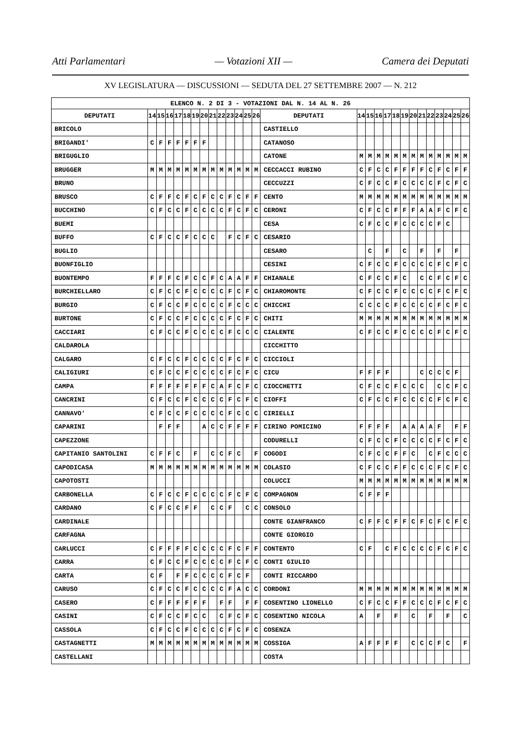Atti Parlamentari — Votazioni XII — Camera dei Deputati
XV LEGISLATURA — DISCUSSIONI — SEDUTA DEL 27 SETTEMBRE 2007 — N. 212
| ELENCO N. 2 DI 3 - VOTAZIONI DAL N. 14 AL N. 26 | | | | | | | | | | | | | | | | | | | | | | | | | | | |
| DEPUTATI | 14 | 15 | 16 | 17 | 18 | 19 | 20 | 21 | 22 | 23 | 24 | 25 | 26 | DEPUTATI | 14 | 15 | 16 | 17 | 18 | 19 | 20 | 21 | 22 | 23 | 24 | 25 | 26 |
| BRICOLO | | | | | | | | | | | | | | CASTIELLO | | | | | | | | | | | | | |
| BRIGANDI' | C | F | F | F | F | F | F | | | | | | | CATANOSO | | | | | | | | | | | | | |
| BRIGUGLIO | | | | | | | | | | | | | | CATONE | M | M | M | M | M | M | M | M | M | M | M | M | M |
| BRUGGER | M | M | M | M | M | M | M | M | M | M | M | M | M | CECCACCI RUBINO | C | F | C | C | F | F | F | F | C | F | C | F | F |
| BRUNO | | | | | | | | | | | | | | CECCUZZI | C | F | C | C | F | C | C | C | C | F | C | F | C |
| BRUSCO | C | F | F | C | F | C | F | C | C | F | C | F | F | CENTO | M | M | M | M | M | M | M | M | M | M | M | M | M |
| BUCCHINO | C | F | C | C | F | C | C | C | C | F | C | F | C | CERONI | C | F | C | C | F | F | F | A | A | F | C | F | C |
| BUEMI | | | | | | | | | | | | | | CESA | C | F | C | C | F | C | C | C | C | F | C | | |
| BUFFO | C | F | C | C | F | C | C | C | | F | C | F | C | CESARIO | | | | | | | | | | | | | |
| BUGLIO | | | | | | | | | | | | | | CESARO | | C | | F | | C | | F | | F | | F | |
| BUONFIGLIO | | | | | | | | | | | | | | CESINI | C | F | C | C | F | C | C | C | C | F | C | F | C |
| BUONTEMPO | F | F | F | C | F | C | C | F | C | A | A | F | F | CHIANALE | C | F | C | C | F | C | | C | C | F | C | F | C |
| BURCHIELLARO | C | F | C | C | F | C | C | C | C | F | C | F | C | CHIAROMONTE | C | F | C | C | F | C | C | C | C | F | C | F | C |
| BURGIO | C | F | C | C | F | C | C | C | C | F | C | C | C | CHICCHI | C | C | C | C | F | C | C | C | C | F | C | F | C |
| BURTONE | C | F | C | C | F | C | C | C | C | F | C | F | C | CHITI | M | M | M | M | M | M | M | M | M | M | M | M | M |
| CACCIARI | C | F | C | C | F | C | C | C | C | F | C | C | C | CIALENTE | C | F | C | C | F | C | C | C | C | F | C | F | C |
| CALDAROLA | | | | | | | | | | | | | | CICCHITTO | | | | | | | | | | | | | |
| CALGARO | C | F | C | C | F | C | C | C | C | F | C | F | C | CICCIOLI | | | | | | | | | | | | | |
| CALIGIURI | C | F | C | C | F | C | C | C | C | F | C | F | C | CICU | F | F | F | F | | | | C | C | C | C | F | |
| CAMPA | F | F | F | F | F | F | F | C | A | F | C | F | C | CIOCCHETTI | C | F | C | C | F | C | C | C | | C | C | F | C |
| CANCRINI | C | F | C | C | F | C | C | C | C | F | C | F | C | CIOFFI | C | F | C | C | F | C | C | C | C | F | C | F | C |
| CANNAVO' | C | F | C | C | F | C | C | C | C | F | C | C | C | CIRIELLI | | | | | | | | | | | | | |
| CAPARINI | | F | F | F | | | A | C | C | F | F | F | F | CIRINO POMICINO | F | F | F | F | | A | A | A | A | F | | F | F |
| CAPEZZONE | | | | | | | | | | | | | | CODURELLI | C | F | C | C | F | C | C | C | C | F | C | F | C |
| CAPITANIO SANTOLINI | C | F | F | C | | F | | C | C | F | C | | F | COGODI | C | F | C | C | F | F | C | | C | F | C | C | C |
| CAPODICASA | M | M | M | M | M | M | M | M | M | M | M | M | M | COLASIO | C | F | C | C | F | F | C | C | C | F | C | F | C |
| CAPOTOSTI | | | | | | | | | | | | | | COLUCCI | M | M | M | M | M | M | M | M | M | M | M | M | M |
| CARBONELLA | C | F | C | C | F | C | C | C | C | F | C | F | C | COMPAGNON | C | F | F | F | | | | | | | | | |
| CARDANO | C | F | C | C | F | F | | C | C | F | | C | C | CONSOLO | | | | | | | | | | | | | |
| CARDINALE | | | | | | | | | | | | | | CONTE GIANFRANCO | C | F | F | C | F | F | C | F | C | F | C | F | C |
| CARFAGNA | | | | | | | | | | | | | | CONTE GIORGIO | | | | | | | | | | | | | |
| CARLUCCI | C | F | F | F | F | C | C | C | C | F | C | F | F | CONTENTO | C | F | | C | F | C | C | C | C | F | C | F | C |
| CARRA | C | F | C | C | F | C | C | C | C | F | C | F | C | CONTI GIULIO | | | | | | | | | | | | | |
| CARTA | C | F | | F | F | C | C | C | C | F | C | F | | CONTI RICCARDO | | | | | | | | | | | | | |
| CARUSO | C | F | C | C | F | C | C | C | C | F | A | C | C | CORDONI | M | M | M | M | M | M | M | M | M | M | M | M | M |
| CASERO | C | F | F | F | F | F | F | | F | F | | F | F | COSENTINO LIONELLO | C | F | C | C | F | F | C | C | C | F | C | F | C |
| CASINI | C | F | C | C | F | C | C | | C | F | C | F | C | COSENTINO NICOLA | A | | F | | F | | C | | F | | F | | C |
| CASSOLA | C | F | C | C | F | C | C | C | C | F | C | F | C | COSENZA | | | | | | | | | | | | | |
| CASTAGNETTI | M | M | M | M | M | M | M | M | M | M | M | M | M | COSSIGA | A | F | F | F | F | | C | C | C | F | C | | F |
| CASTELLANI | | | | | | | | | | | | | | COSTA | | | | | | | | | | | | | |